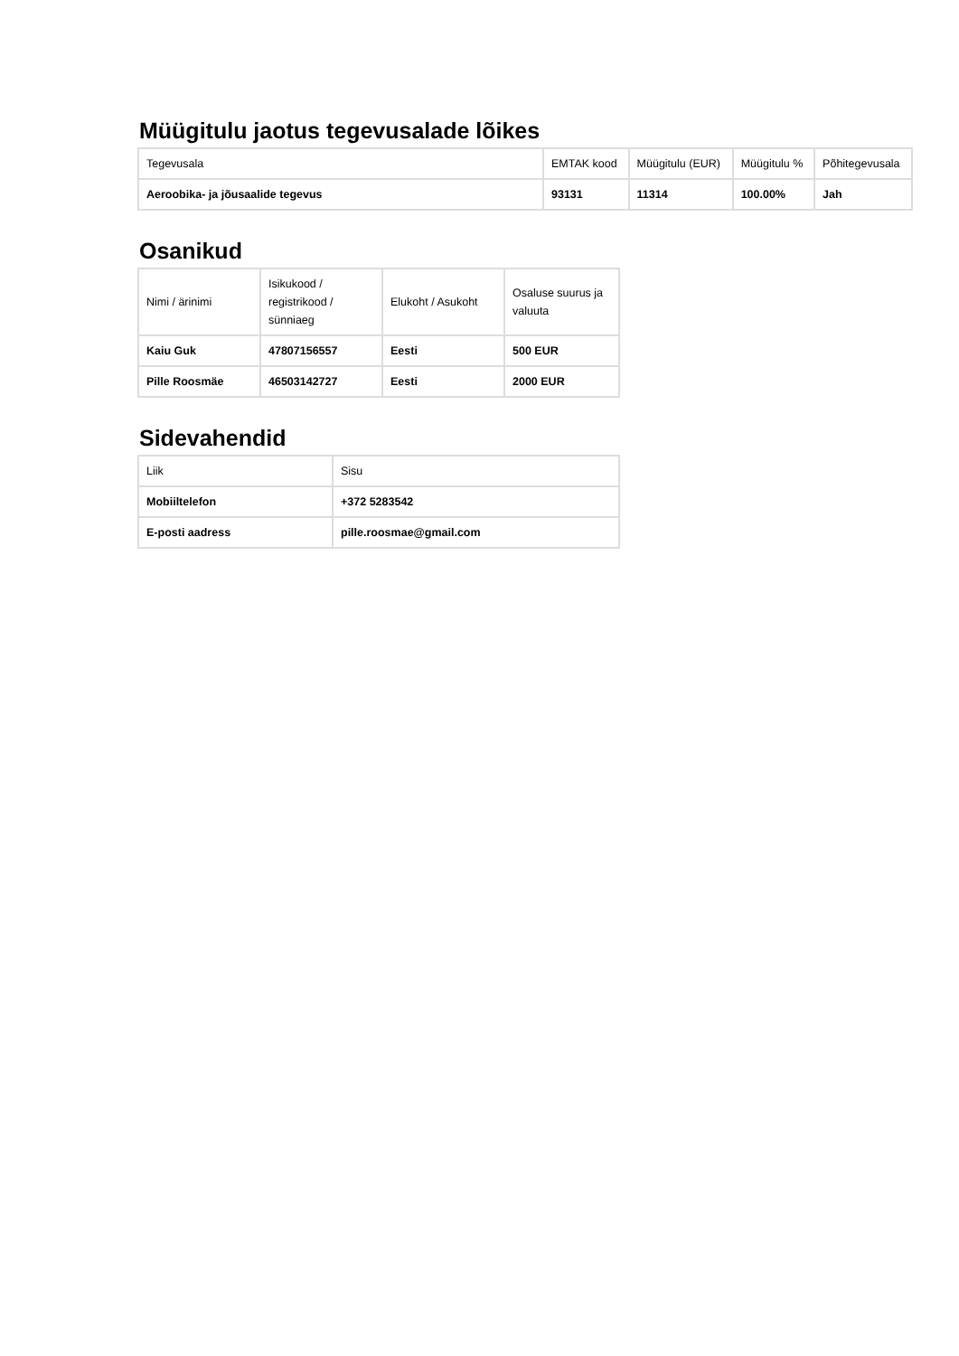Müügitulu jaotus tegevusalade lõikes
| Tegevusala | EMTAK kood | Müügitulu (EUR) | Müügitulu % | Põhitegevusala |
| --- | --- | --- | --- | --- |
| Aeroobika- ja jõusaalide tegevus | 93131 | 11314 | 100.00% | Jah |
Osanikud
| Nimi / ärinimi | Isikukood / registrikood / sünniaeg | Elukoht / Asukoht | Osaluse suurus ja valuuta |
| --- | --- | --- | --- |
| Kaiu Guk | 47807156557 | Eesti | 500 EUR |
| Pille Roosmäe | 46503142727 | Eesti | 2000 EUR |
Sidevahendid
| Liik | Sisu |
| --- | --- |
| Mobiiltelefon | +372 5283542 |
| E-posti aadress | pille.roosmae@gmail.com |